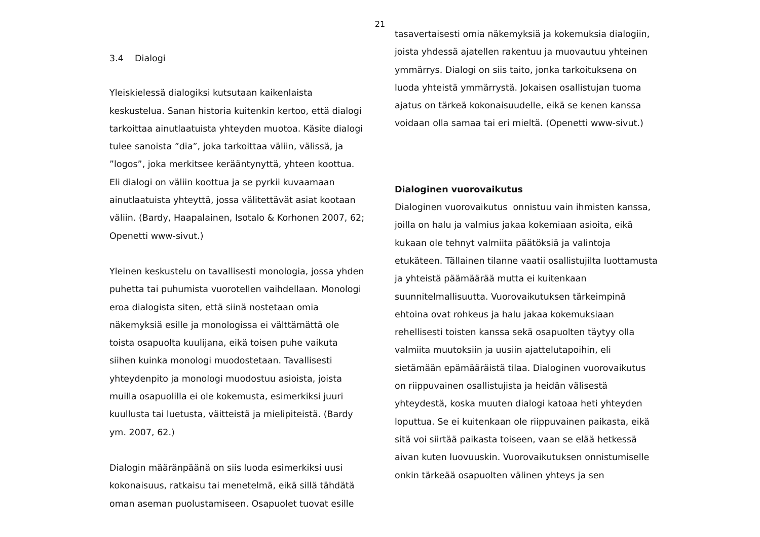21
3.4 Dialogi
Yleiskielessä dialogiksi kutsutaan kaikenlaista keskustelua. Sanan historia kuitenkin kertoo, että dialogi tarkoittaa ainutlaatuista yhteyden muotoa. Käsite dialogi tulee sanoista ”dia”, joka tarkoittaa väliin, välissä, ja ”logos”, joka merkitsee kerääntynyttä, yhteen koottua. Eli dialogi on väliin koottua ja se pyrkii kuvaamaan ainutlaatuista yhteyttä, jossa välitettävät asiat kootaan väliin. (Bardy, Haapalainen, Isotalo & Korhonen 2007, 62; Openetti www-sivut.)
Yleinen keskustelu on tavallisesti monologia, jossa yhden puhetta tai puhumista vuorotellen vaihdellaan. Monologi eroa dialogista siten, että siinä nostetaan omia näkemyksiä esille ja monologissa ei välttämättä ole toista osapuolta kuulijana, eikä toisen puhe vaikuta siihen kuinka monologi muodostetaan. Tavallisesti yhteydenpito ja monologi muodostuu asioista, joista muilla osapuolilla ei ole kokemusta, esimerkiksi juuri kuullusta tai luetusta, väitteistä ja mielipiteistä. (Bardy ym. 2007, 62.)
Dialogin määränpäänä on siis luoda esimerkiksi uusi kokonaisuus, ratkaisu tai menetelmä, eikä sillä tähdätä oman aseman puolustamiseen. Osapuolet tuovat esille
tasavertaisesti omia näkemyksiä ja kokemuksia dialogiin, joista yhdessä ajatellen rakentuu ja muovautuu yhteinen ymmärrys. Dialogi on siis taito, jonka tarkoituksena on luoda yhteistä ymmärrystä. Jokaisen osallistujan tuoma ajatus on tärkeä kokonaisuudelle, eikä se kenen kanssa voidaan olla samaa tai eri mieltä. (Openetti www-sivut.)
Dialoginen vuorovaikutus
Dialoginen vuorovaikutus onnistuu vain ihmisten kanssa, joilla on halu ja valmius jakaa kokemiaan asioita, eikä kukaan ole tehnyt valmiita päätöksiä ja valintoja etukäteen. Tällainen tilanne vaatii osallistujilta luottamusta ja yhteistä päämäärää mutta ei kuitenkaan suunnitelmallisuutta. Vuorovaikutuksen tärkeimpinä ehtoina ovat rohkeus ja halu jakaa kokemuksiaan rehellisesti toisten kanssa sekä osapuolten täytyy olla valmiita muutoksiin ja uusiin ajattelutapoihin, eli sietämään epämääräistä tilaa. Dialoginen vuorovaikutus on riippuvainen osallistujista ja heidän välisestä yhteydestä, koska muuten dialogi katoaa heti yhteyden loputtua. Se ei kuitenkaan ole riippuvainen paikasta, eikä sitä voi siirtää paikasta toiseen, vaan se elää hetkessä aivan kuten luovuuskin. Vuorovaikutuksen onnistumiselle onkin tärkeää osapuolten välinen yhteys ja sen